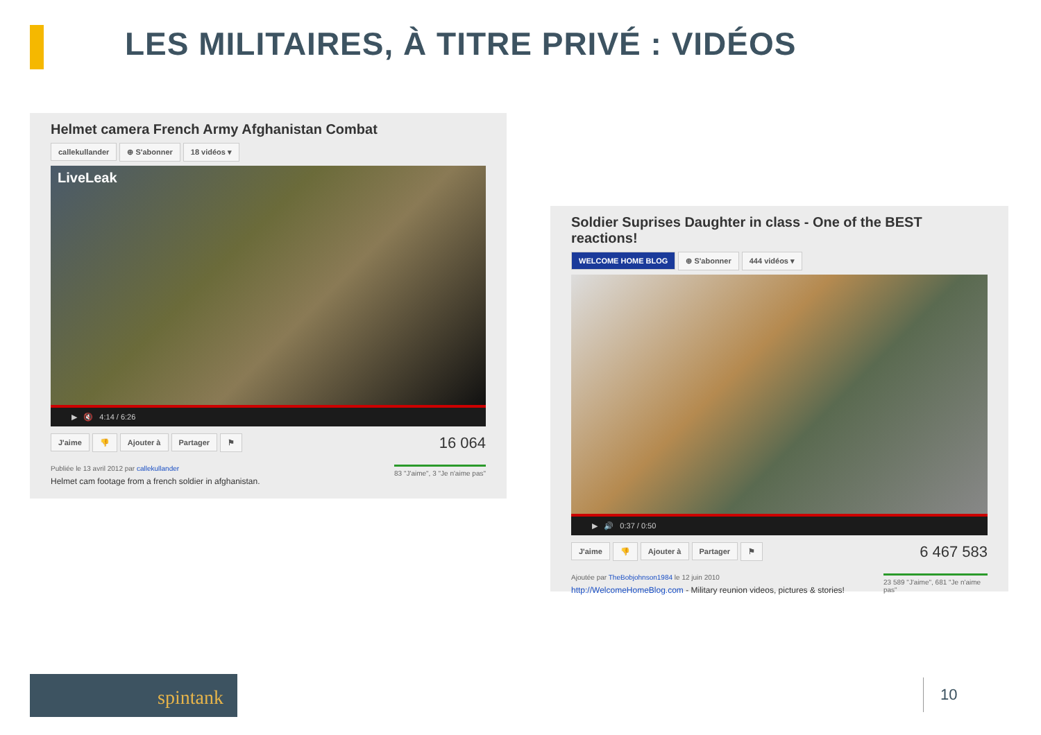LES MILITAIRES, À TITRE PRIVÉ : VIDÉOS
Helmet camera French Army Afghanistan Combat
callekullander ⊕ S'abonner 18 vidéos ▾
LiveLeak
▶ 🔇 4:14 / 6:26
J'aime 👎 Ajouter à Partager ⚑
16 064
Publiée le 13 avril 2012 par callekullander
Helmet cam footage from a french soldier in afghanistan.
83 "J'aime", 3 "Je n'aime pas"
Soldier Suprises Daughter in class - One of the BEST reactions!
WELCOME HOME BLOG ⊕ S'abonner 444 vidéos ▾
▶ 🔊 0:37 / 0:50
J'aime 👎 Ajouter à Partager ⚑
6 467 583
Ajoutée par TheBobjohnson1984 le 12 juin 2010
http://WelcomeHomeBlog.com - Military reunion videos, pictures & stories!
23 589 "J'aime", 681 "Je n'aime pas"
spintank 10